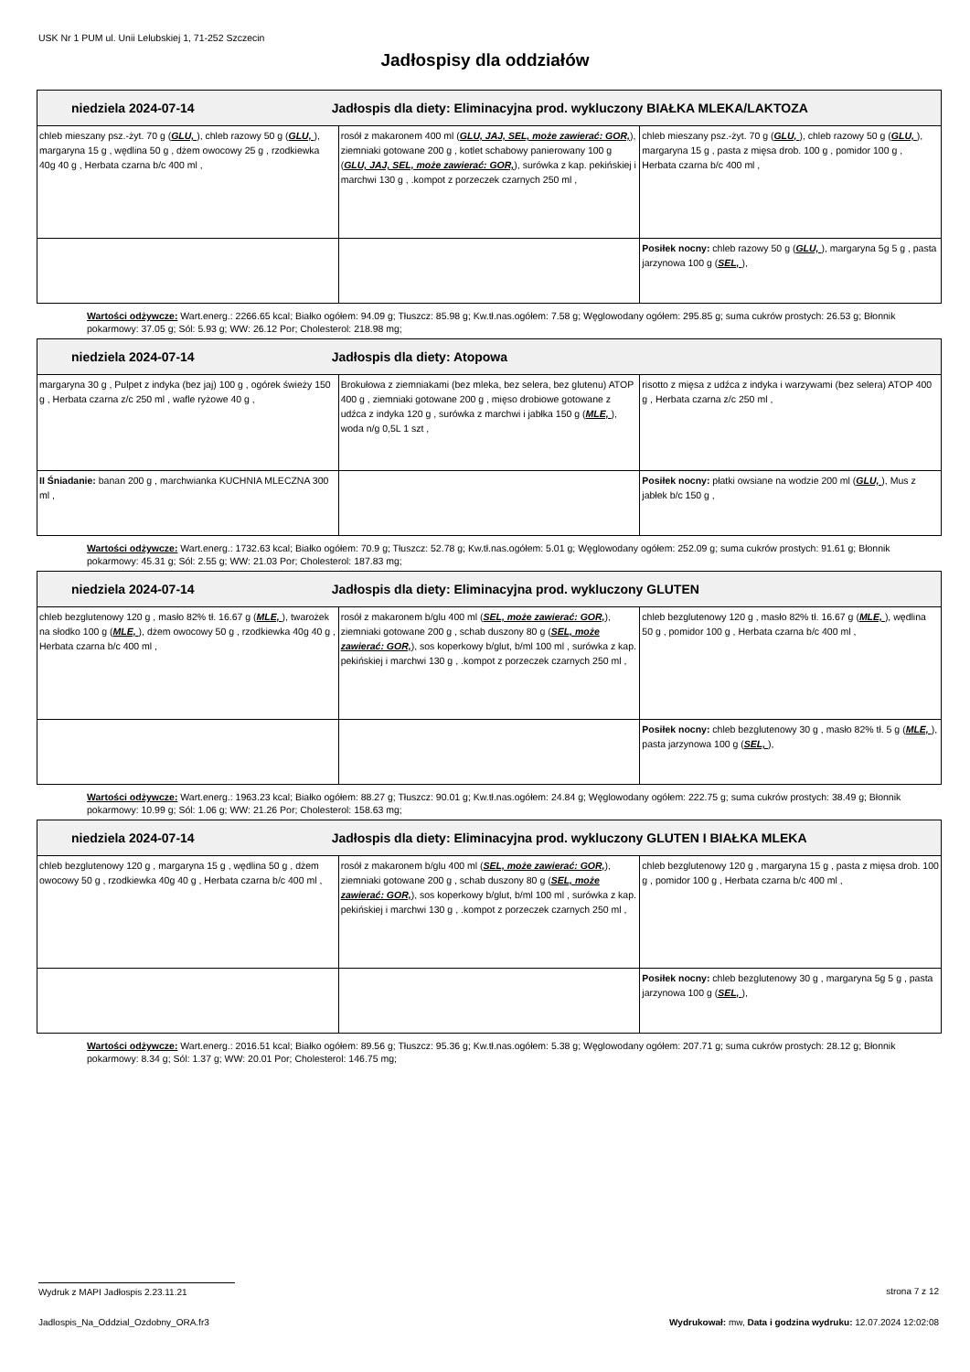USK Nr 1 PUM ul. Unii Lelubskiej 1, 71-252 Szczecin
Jadłospisy dla oddziałów
| niedziela 2024-07-14 Jadłospis dla diety: Eliminacyjna prod. wykluczony BIAŁKA MLEKA/LAKTOZA | | |
| --- | --- | --- |
| chleb mieszany psz.-żyt. 70 g ( GLU, ), chleb razowy 50 g ( GLU, ), margaryna 15 g , wędlina 50 g , dżem owocowy 25 g , rzodkiewka 40g 40 g , Herbata czarna b/c 400 ml , | rosół z makaronem 400 ml ( GLU, JAJ, SEL, może zawierać: GOR, ), ziemniaki gotowane 200 g , kotlet schabowy panierowany 100 g ( GLU, JAJ, SEL, może zawierać: GOR, ), surówka z kap. pekińskiej i marchwi 130 g , .kompot z porzeczek czarnych 250 ml , | chleb mieszany psz.-żyt. 70 g ( GLU, ), chleb razowy 50 g ( GLU, ), margaryna 15 g , pasta z mięsa drob. 100 g , pomidor 100 g , Herbata czarna b/c 400 ml , |
| | | Posiłek nocny: chleb razowy 50 g ( GLU, ), margaryna 5g 5 g , pasta jarzynowa 100 g ( SEL, ), |
Wartości odżywcze: Wart.energ.: 2266.65 kcal; Białko ogółem: 94.09 g; Tłuszcz: 85.98 g; Kw.tł.nas.ogółem: 7.58 g; Węglowodany ogółem: 295.85 g; suma cukrów prostych: 26.53 g; Błonnik pokarmowy: 37.05 g; Sól: 5.93 g; WW: 26.12 Por; Cholesterol: 218.98 mg;
| niedziela 2024-07-14 Jadłospis dla diety: Atopowa | | |
| --- | --- | --- |
| margaryna 30 g , Pulpet z indyka (bez jaj) 100 g , ogórek świeży 150 g , Herbata czarna z/c 250 ml , wafle ryżowe 40 g , | Brokułowa z ziemniakami (bez mleka, bez selera, bez glutenu) ATOP 400 g , ziemniaki gotowane 200 g , mięso drobiowe gotowane z udźca z indyka 120 g , surówka z marchwi i jabłka 150 g ( MLE, ), woda n/g 0,5L 1 szt , | risotto z mięsa z udźca z indyka i warzywami (bez selera) ATOP 400 g , Herbata czarna z/c 250 ml , |
| II Śniadanie: banan 200 g , marchwianka KUCHNIA MLECZNA 300 ml , | | Posiłek nocny: płatki owsiane na wodzie 200 ml ( GLU, ), Mus z jabłek b/c 150 g , |
Wartości odżywcze: Wart.energ.: 1732.63 kcal; Białko ogółem: 70.9 g; Tłuszcz: 52.78 g; Kw.tł.nas.ogółem: 5.01 g; Węglowodany ogółem: 252.09 g; suma cukrów prostych: 91.61 g; Błonnik pokarmowy: 45.31 g; Sól: 2.55 g; WW: 21.03 Por; Cholesterol: 187.83 mg;
| niedziela 2024-07-14 Jadłospis dla diety: Eliminacyjna prod. wykluczony GLUTEN | | |
| --- | --- | --- |
| chleb bezglutenowy 120 g , masło 82% tł. 16.67 g ( MLE, ), twarożek na słodko 100 g ( MLE, ), dżem owocowy 50 g , rzodkiewka 40g 40 g , Herbata czarna b/c 400 ml , | rosół z makaronem b/glu 400 ml ( SEL, może zawierać: GOR, ), ziemniaki gotowane 200 g , schab duszony 80 g ( SEL, może zawierać: GOR, ), sos koperkowy b/glut, b/ml 100 ml , surówka z kap. pekińskiej i marchwi 130 g , .kompot z porzeczek czarnych 250 ml , | chleb bezglutenowy 120 g , masło 82% tł. 16.67 g ( MLE, ), wędlina 50 g , pomidor 100 g , Herbata czarna b/c 400 ml , |
| | | Posiłek nocny: chleb bezglutenowy 30 g , masło 82% tł. 5 g ( MLE, ), pasta jarzynowa 100 g ( SEL, ), |
Wartości odżywcze: Wart.energ.: 1963.23 kcal; Białko ogółem: 88.27 g; Tłuszcz: 90.01 g; Kw.tł.nas.ogółem: 24.84 g; Węglowodany ogółem: 222.75 g; suma cukrów prostych: 38.49 g; Błonnik pokarmowy: 10.99 g; Sól: 1.06 g; WW: 21.26 Por; Cholesterol: 158.63 mg;
| niedziela 2024-07-14 Jadłospis dla diety: Eliminacyjna prod. wykluczony GLUTEN I BIAŁKA MLEKA | | |
| --- | --- | --- |
| chleb bezglutenowy 120 g , margaryna 15 g , wędlina 50 g , dżem owocowy 50 g , rzodkiewka 40g 40 g , Herbata czarna b/c 400 ml , | rosół z makaronem b/glu 400 ml ( SEL, może zawierać: GOR, ), ziemniaki gotowane 200 g , schab duszony 80 g ( SEL, może zawierać: GOR, ), sos koperkowy b/glut, b/ml 100 ml , surówka z kap. pekińskiej i marchwi 130 g , .kompot z porzeczek czarnych 250 ml , | chleb bezglutenowy 120 g , margaryna 15 g , pasta z mięsa drob. 100 g , pomidor 100 g , Herbata czarna b/c 400 ml , |
| | | Posiłek nocny: chleb bezglutenowy 30 g , margaryna 5g 5 g , pasta jarzynowa 100 g ( SEL, ), |
Wartości odżywcze: Wart.energ.: 2016.51 kcal; Białko ogółem: 89.56 g; Tłuszcz: 95.36 g; Kw.tł.nas.ogółem: 5.38 g; Węglowodany ogółem: 207.71 g; suma cukrów prostych: 28.12 g; Błonnik pokarmowy: 8.34 g; Sól: 1.37 g; WW: 20.01 Por; Cholesterol: 146.75 mg;
Wydruk z MAPI Jadłospis 2.23.11.21 strona 7 z 12
Jadlospis_Na_Oddzial_Ozdobny_ORA.fr3 Wydrukował: mw, Data i godzina wydruku: 12.07.2024 12:02:08